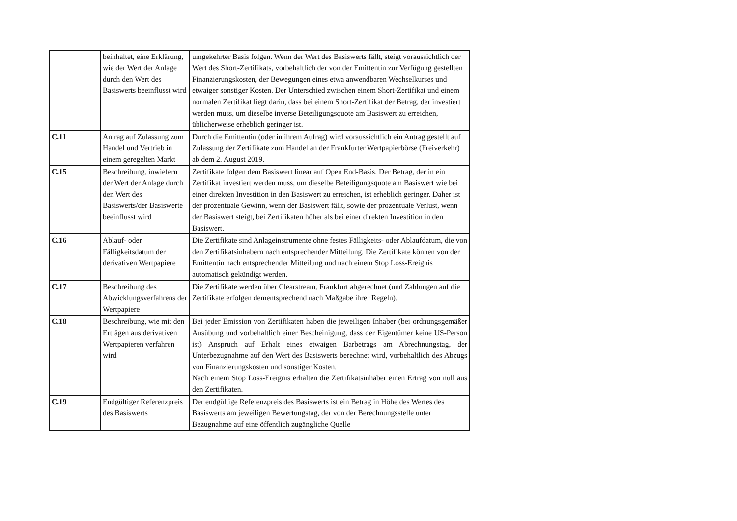| | beinhaltet, eine Erklärung, wie der Wert der Anlage durch den Wert des Basiswerts beeinflusst wird | umgekehrter Basis folgen. Wenn der Wert des Basiswerts fällt, steigt voraussichtlich der Wert des Short-Zertifikats, vorbehaltlich der von der Emittentin zur Verfügung gestellten Finanzierungskosten, der Bewegungen eines etwa anwendbaren Wechselkurses und etwaiger sonstiger Kosten. Der Unterschied zwischen einem Short-Zertifikat und einem normalen Zertifikat liegt darin, dass bei einem Short-Zertifikat der Betrag, der investiert werden muss, um dieselbe inverse Beteiligungsquote am Basiswert zu erreichen, üblicherweise erheblich geringer ist. |
| C.11 | Antrag auf Zulassung zum Handel und Vertrieb in einem geregelten Markt | Durch die Emittentin (oder in ihrem Aufrag) wird voraussichtlich ein Antrag gestellt auf Zulassung der Zertifikate zum Handel an der Frankfurter Wertpapierbörse (Freiverkehr) ab dem 2. August 2019. |
| C.15 | Beschreibung, inwiefern der Wert der Anlage durch den Wert des Basiswerts/der Basiswerte beeinflusst wird | Zertifikate folgen dem Basiswert linear auf Open End-Basis. Der Betrag, der in ein Zertifikat investiert werden muss, um dieselbe Beteiligungsquote am Basiswert wie bei einer direkten Investition in den Basiswert zu erreichen, ist erheblich geringer. Daher ist der prozentuale Gewinn, wenn der Basiswert fällt, sowie der prozentuale Verlust, wenn der Basiswert steigt, bei Zertifikaten höher als bei einer direkten Investition in den Basiswert. |
| C.16 | Ablauf- oder Fälligkeitsdatum der derivativen Wertpapiere | Die Zertifikate sind Anlageinstrumente ohne festes Fälligkeits- oder Ablaufdatum, die von den Zertifikatsinhabern nach entsprechender Mitteilung. Die Zertifikate können von der Emittentin nach entsprechender Mitteilung und nach einem Stop Loss-Ereignis automatisch gekündigt werden. |
| C.17 | Beschreibung des Abwicklungsverfahrens der Wertpapiere | Die Zertifikate werden über Clearstream, Frankfurt abgerechnet (und Zahlungen auf die Zertifikate erfolgen dementsprechend nach Maßgabe ihrer Regeln). |
| C.18 | Beschreibung, wie mit den Erträgen aus derivativen Wertpapieren verfahren wird | Bei jeder Emission von Zertifikaten haben die jeweiligen Inhaber (bei ordnungsgemäßer Ausübung und vorbehaltlich einer Bescheinigung, dass der Eigentümer keine US-Person ist) Anspruch auf Erhalt eines etwaigen Barbetrags am Abrechnungstag, der Unterbezugnahme auf den Wert des Basiswerts berechnet wird, vorbehaltlich des Abzugs von Finanzierungskosten und sonstiger Kosten. Nach einem Stop Loss-Ereignis erhalten die Zertifikatsinhaber einen Ertrag von null aus den Zertifikaten. |
| C.19 | Endgültiger Referenzpreis des Basiswerts | Der endgültige Referenzpreis des Basiswerts ist ein Betrag in Höhe des Wertes des Basiswerts am jeweiligen Bewertungstag, der von der Berechnungsstelle unter Bezugnahme auf eine öffentlich zugängliche Quelle |